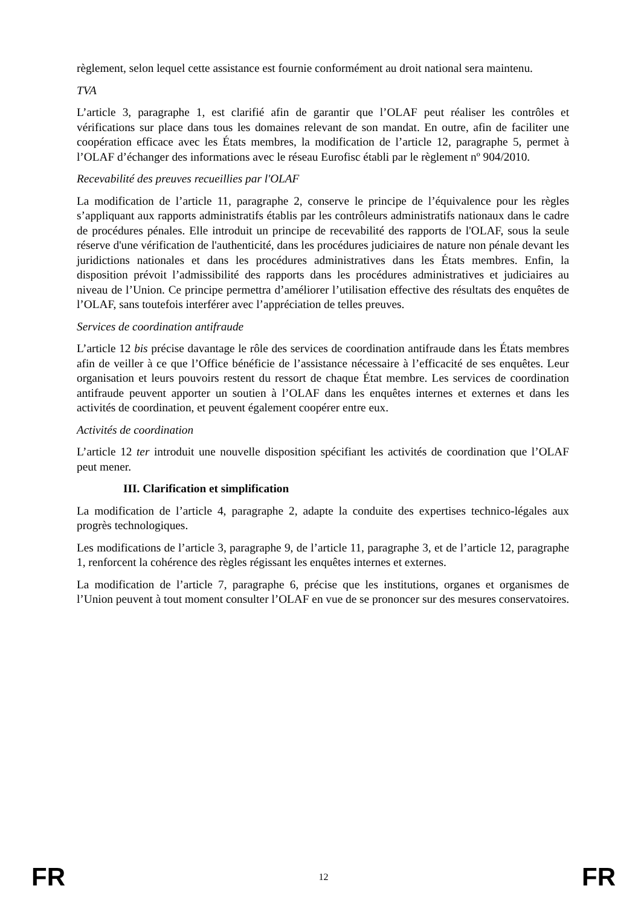règlement, selon lequel cette assistance est fournie conformément au droit national sera maintenu.
TVA
L’article 3, paragraphe 1, est clarifié afin de garantir que l’OLAF peut réaliser les contrôles et vérifications sur place dans tous les domaines relevant de son mandat. En outre, afin de faciliter une coopération efficace avec les États membres, la modification de l’article 12, paragraphe 5, permet à l’OLAF d’échanger des informations avec le réseau Eurofisc établi par le règlement nº 904/2010.
Recevabilité des preuves recueillies par l'OLAF
La modification de l’article 11, paragraphe 2, conserve le principe de l’équivalence pour les règles s’appliquant aux rapports administratifs établis par les contrôleurs administratifs nationaux dans le cadre de procédures pénales. Elle introduit un principe de recevabilité des rapports de l'OLAF, sous la seule réserve d'une vérification de l'authenticité, dans les procédures judiciaires de nature non pénale devant les juridictions nationales et dans les procédures administratives dans les États membres. Enfin, la disposition prévoit l’admissibilité des rapports dans les procédures administratives et judiciaires au niveau de l’Union. Ce principe permettra d’améliorer l’utilisation effective des résultats des enquêtes de l’OLAF, sans toutefois interférer avec l’appréciation de telles preuves.
Services de coordination antifraude
L’article 12 bis précise davantage le rôle des services de coordination antifraude dans les États membres afin de veiller à ce que l’Office bénéficie de l’assistance nécessaire à l’efficacité de ses enquêtes. Leur organisation et leurs pouvoirs restent du ressort de chaque État membre. Les services de coordination antifraude peuvent apporter un soutien à l’OLAF dans les enquêtes internes et externes et dans les activités de coordination, et peuvent également coopérer entre eux.
Activités de coordination
L’article 12 ter introduit une nouvelle disposition spécifiant les activités de coordination que l’OLAF peut mener.
III. Clarification et simplification
La modification de l’article 4, paragraphe 2, adapte la conduite des expertises technico-légales aux progrès technologiques.
Les modifications de l’article 3, paragraphe 9, de l’article 11, paragraphe 3, et de l’article 12, paragraphe 1, renforcent la cohérence des règles régissant les enquêtes internes et externes.
La modification de l’article 7, paragraphe 6, précise que les institutions, organes et organismes de l’Union peuvent à tout moment consulter l’OLAF en vue de se prononcer sur des mesures conservatoires.
FR 12 FR